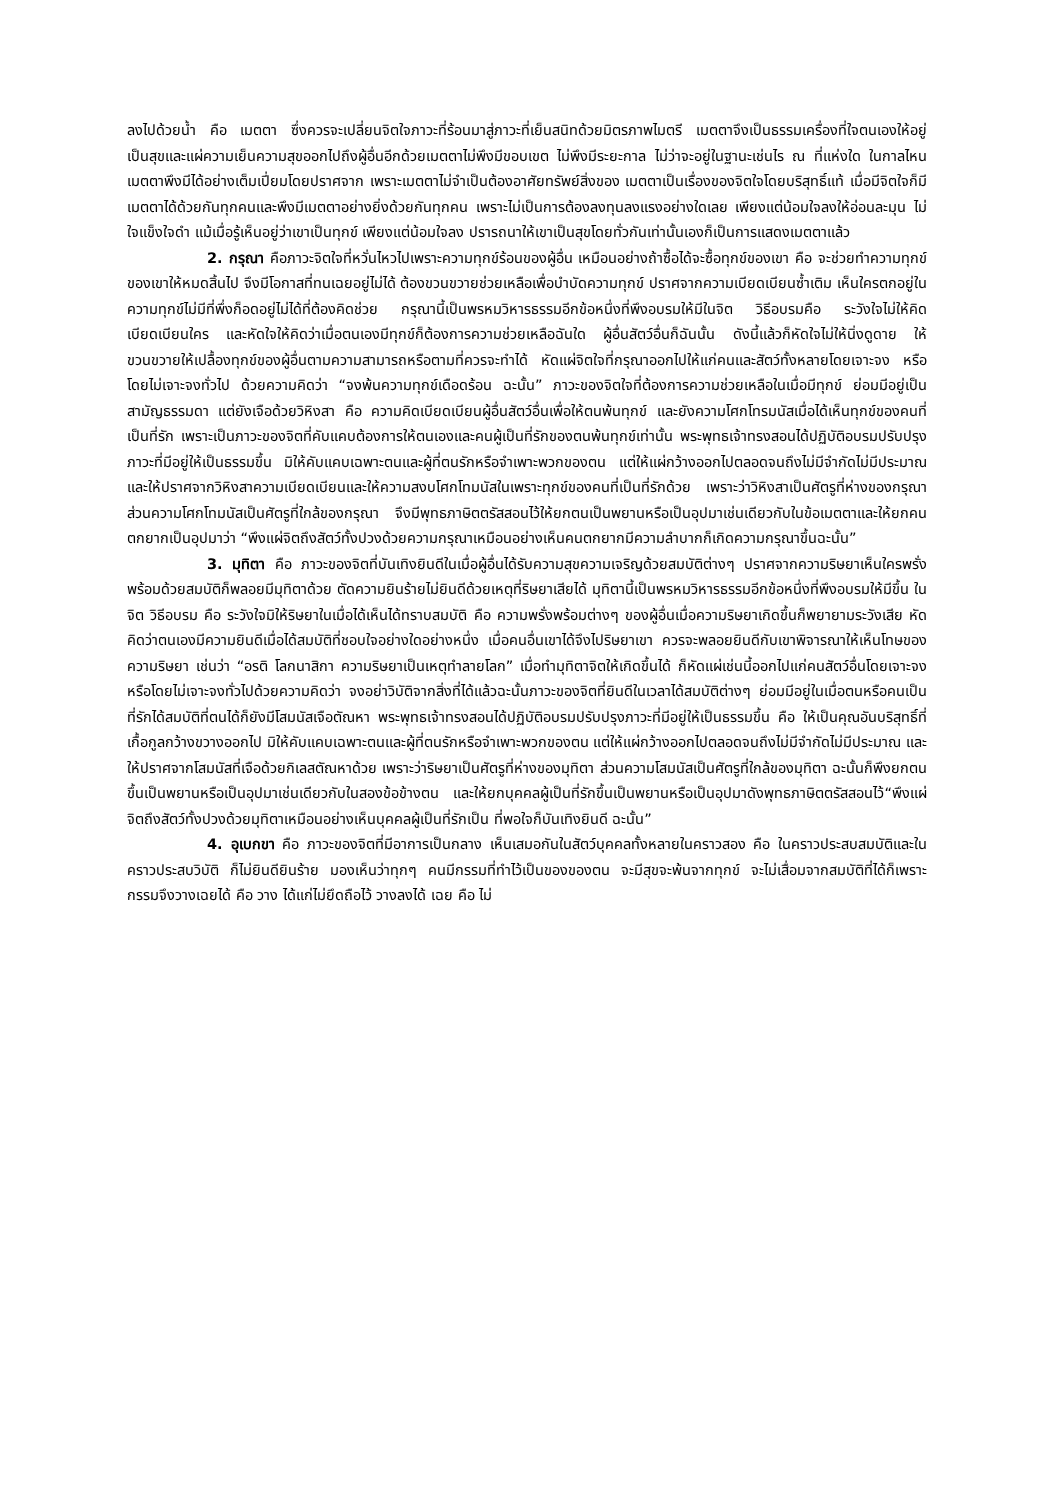ลงไปด้วยน้ำ คือ เมตตา ซึ่งควรจะเปลี่ยนจิตใจภาวะที่ร้อนมาสู่ภาวะที่เย็นสนิทด้วยมิตรภาพไมตรี เมตตาจึงเป็นธรรมเครื่องที่ใจตนเองให้อยู่เป็นสุขและแผ่ความเย็นความสุขออกไปถึงผู้อื่นอีกด้วยเมตตาไม่พึงมีขอบเขต ไม่พึงมีระยะกาล ไม่ว่าจะอยู่ในฐานะเช่นไร ณ ที่แห่งใด ในกาลไหน เมตตาพึงมีได้อย่างเต็มเปี่ยมโดยปราศจาก เพราะเมตตาไม่จำเป็นต้องอาศัยทรัพย์สิ่งของ เมตตาเป็นเรื่องของจิตใจโดยบริสุทธิ์แท้ เมื่อมีจิตใจก็มีเมตตาได้ด้วยกันทุกคนและพึงมีเมตตาอย่างยิ่งด้วยกันทุกคน เพราะไม่เป็นการต้องลงทุนลงแรงอย่างใดเลย เพียงแต่น้อมใจลงให้อ่อนละมุน ไม่ใจแข็งใจดำ แม้เมื่อรู้เห็นอยู่ว่าเขาเป็นทุกข์ เพียงแต่น้อมใจลง ปรารถนาให้เขาเป็นสุขโดยทั่วกันเท่านั้นเองก็เป็นการแสดงเมตตาแล้ว
2. กรุณา คือภาวะจิตใจที่หวั่นไหวไปเพราะความทุกข์ร้อนของผู้อื่น เหมือนอย่างถ้าซื้อได้จะซื้อทุกข์ของเขา คือ จะช่วยทำความทุกข์ของเขาให้หมดสิ้นไป จึงมีโอกาสที่ทนเฉยอยู่ไม่ได้ ต้องขวนขวายช่วยเหลือเพื่อบำบัดความทุกข์ ปราศจากความเบียดเบียนซ้ำเติม เห็นใครตกอยู่ในความทุกข์ไม่มีที่พึ่งก็อดอยู่ไม่ได้ที่ต้องคิดช่วย กรุณานี้เป็นพรหมวิหารธรรมอีกข้อหนึ่งที่พึงอบรมให้มีในจิต วิธีอบรมคือ ระวังใจไม่ให้คิดเบียดเบียนใคร และหัดใจให้คิดว่าเมื่อตนเองมีทุกข์ก็ต้องการความช่วยเหลือฉันใด ผู้อื่นสัตว์อื่นก็ฉันนั้น ดังนี้แล้วก็หัดใจไม่ให้นิ่งดูดาย ให้ขวนขวายให้เปลื้องทุกข์ของผู้อื่นตามความสามารถหรือตามที่ควรจะทำได้ หัดแผ่จิตใจที่กรุณาออกไปให้แก่คนและสัตว์ทั้งหลายโดยเจาะจง หรือโดยไม่เจาะจงทั่วไป ด้วยความคิดว่า “จงพ้นความทุกข์เดือดร้อน ฉะนั้น” ภาวะของจิตใจที่ต้องการความช่วยเหลือในเมื่อมีทุกข์ ย่อมมีอยู่เป็นสามัญธรรมดา แต่ยังเจือด้วยวิหิงสา คือ ความคิดเบียดเบียนผู้อื่นสัตว์อื่นเพื่อให้ตนพ้นทุกข์ และยังความโศกโทรมนัสเมื่อได้เห็นทุกข์ของคนที่เป็นที่รัก เพราะเป็นภาวะของจิตที่คับแคบต้องการให้ตนเองและคนผู้เป็นที่รักของตนพ้นทุกข์เท่านั้น พระพุทธเจ้าทรงสอนได้ปฏิบัติอบรมปรับปรุงภาวะที่มีอยู่ให้เป็นธรรมขึ้น มิให้คับแคบเฉพาะตนและผู้ที่ตนรักหรือจำเพาะพวกของตน แต่ให้แผ่กว้างออกไปตลอดจนถึงไม่มีจำกัดไม่มีประมาณ และให้ปราศจากวิหิงสาความเบียดเบียนและให้ความสงบโศกโทมนัสในเพราะทุกข์ของคนที่เป็นที่รักด้วย เพราะว่าวิหิงสาเป็นศัตรูที่ห่างของกรุณา ส่วนความโศกโทมนัสเป็นศัตรูที่ใกล้ของกรุณา จึงมีพุทธภาษิตตรัสสอนไว้ให้ยกตนเป็นพยานหรือเป็นอุปมาเช่นเดียวกับในข้อเมตตาและให้ยกคนตกยากเป็นอุปมาว่า “พึงแผ่จิตถึงสัตว์ทั้งปวงด้วยความกรุณาเหมือนอย่างเห็นคนตกยากมีความลำบากก็เกิดความกรุณาขึ้นฉะนั้น”
3. มุทิตา คือ ภาวะของจิตที่บันเทิงยินดีในเมื่อผู้อื่นได้รับความสุขความเจริญด้วยสมบัติต่างๆ ปราศจากความริษยาเห็นใครพรั่งพร้อมด้วยสมบัติก็พลอยมีมุทิตาด้วย ตัดความยินร้ายไม่ยินดีด้วยเหตุที่ริษยาเสียได้ มุทิตานี้เป็นพรหมวิหารธรรมอีกข้อหนึ่งที่พึงอบรมให้มีขึ้น ในจิต วิธีอบรม คือ ระวังใจมิให้ริษยาในเมื่อได้เห็นได้ทราบสมบัติ คือ ความพรั่งพร้อมต่างๆ ของผู้อื่นเมื่อความริษยาเกิดขึ้นก็พยายามระวังเสีย หัดคิดว่าตนเองมีความยินดีเมื่อได้สมบัติที่ชอบใจอย่างใดอย่างหนึ่ง เมื่อคนอื่นเขาได้จึงไปริษยาเขา ควรจะพลอยยินดีกับเขาพิจารณาให้เห็นโทษของความริษยา เช่นว่า “อรติ โลกนาสิกา ความริษยาเป็นเหตุทำลายโลก” เมื่อทำมุทิตาจิตให้เกิดขึ้นได้ ก็หัดแผ่เช่นนี้ออกไปแก่คนสัตว์อื่นโดยเจาะจงหรือโดยไม่เจาะจงทั่วไปด้วยความคิดว่า จงอย่าวิบัติจากสิ่งที่ได้แล้วฉะนั้นภาวะของจิตที่ยินดีในเวลาได้สมบัติต่างๆ ย่อมมีอยู่ในเมื่อตนหรือคนเป็นที่รักได้สมบัติที่ตนได้ก็ยังมีโสมนัสเจือตัณหา พระพุทธเจ้าทรงสอนได้ปฏิบัติอบรมปรับปรุงภาวะที่มีอยู่ให้เป็นธรรมขึ้น คือ ให้เป็นคุณอันบริสุทธิ์ที่เกื้อกูลกว้างขวางออกไป มิให้คับแคบเฉพาะตนและผู้ที่ตนรักหรือจำเพาะพวกของตน แต่ให้แผ่กว้างออกไปตลอดจนถึงไม่มีจำกัดไม่มีประมาณ และให้ปราศจากโสมนัสที่เจือด้วยกิเลสตัณหาด้วย เพราะว่าริษยาเป็นศัตรูที่ห่างของมุทิตา ส่วนความโสมนัสเป็นศัตรูที่ใกล้ของมุทิตา ฉะนั้นก็พึงยกตนขึ้นเป็นพยานหรือเป็นอุปมาเช่นเดียวกับในสองข้อข้างตน และให้ยกบุคคลผู้เป็นที่รักขึ้นเป็นพยานหรือเป็นอุปมาดังพุทธภาษิตตรัสสอนไว้“พึงแผ่จิตถึงสัตว์ทั้งปวงด้วยมุทิตาเหมือนอย่างเห็นบุคคลผู้เป็นที่รักเป็น ที่พอใจก็บันเทิงยินดี ฉะนั้น”
4. อุเบกขา คือ ภาวะของจิตที่มีอาการเป็นกลาง เห็นเสมอกันในสัตว์บุคคลทั้งหลายในคราวสอง คือ ในคราวประสบสมบัติและในคราวประสบวิบัติ ก็ไม่ยินดียินร้าย มองเห็นว่าทุกๆ คนมีกรรมที่ทำไว้เป็นของของตน จะมีสุขจะพ้นจากทุกข์ จะไม่เสื่อมจากสมบัติที่ได้ก็เพราะกรรมจึงวางเฉยได้ คือ วาง ได้แก่ไม่ยึดถือไว้ วางลงได้ เฉย คือ ไม่